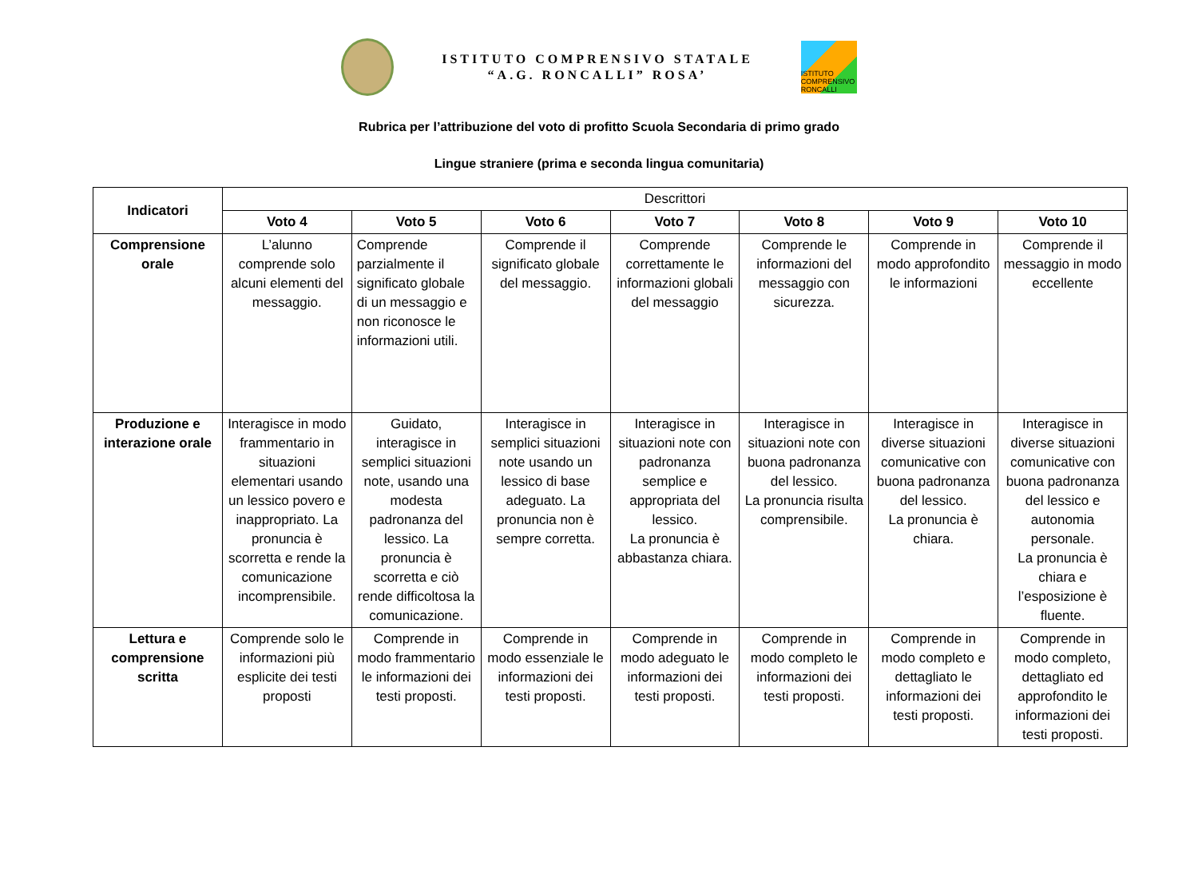ISTITUTO COMPRENSIVO STATALE
“A.G. RONCALLI” ROSA’
ISTITUTO COMPRENSIVO RONCALLI
Rubrica per l’attribuzione del voto di profitto Scuola Secondaria di primo grado
Lingue straniere (prima e seconda lingua comunitaria)
| Indicatori | Descrittori | | | | | | |
| | Voto 4 | Voto 5 | Voto 6 | Voto 7 | Voto 8 | Voto 9 | Voto 10 |
| Comprensione orale | L’alunno comprende solo alcuni elementi del messaggio. | Comprende parzialmente il significato globale di un messaggio e non riconosce le informazioni utili. | Comprende il significato globale del messaggio. | Comprende correttamente le informazioni globali del messaggio | Comprende le informazioni del messaggio con sicurezza. | Comprende in modo approfondito le informazioni | Comprende il messaggio in modo eccellente |
| Produzione e interazione orale | Interagisce in modo frammentario in situazioni elementari usando un lessico povero e inappropriato. La pronuncia è scorretta e rende la comunicazione incomprensibile. | Guidato, interagisce in semplici situazioni note, usando una modesta padronanza del lessico. La pronuncia è scorretta e ciò rende difficoltosa la comunicazione. | Interagisce in semplici situazioni note usando un lessico di base adeguato. La pronuncia non è sempre corretta. | Interagisce in situazioni note con padronanza semplice e appropriata del lessico. La pronuncia è abbastanza chiara. | Interagisce in situazioni note con buona padronanza del lessico. La pronuncia risulta comprensibile. | Interagisce in diverse situazioni comunicative con buona padronanza del lessico. La pronuncia è chiara. | Interagisce in diverse situazioni comunicative con buona padronanza del lessico e autonomia personale. La pronuncia è chiara e l’esposizione è fluente. |
| Lettura e comprensione scritta | Comprende solo le informazioni più esplicite dei testi proposti | Comprende in modo frammentario le informazioni dei testi proposti. | Comprende in modo essenziale le informazioni dei testi proposti. | Comprende in modo adeguato le informazioni dei testi proposti. | Comprende in modo completo le informazioni dei testi proposti. | Comprende in modo completo e dettagliato le informazioni dei testi proposti. | Comprende in modo completo, dettagliato ed approfondito le informazioni dei testi proposti. |